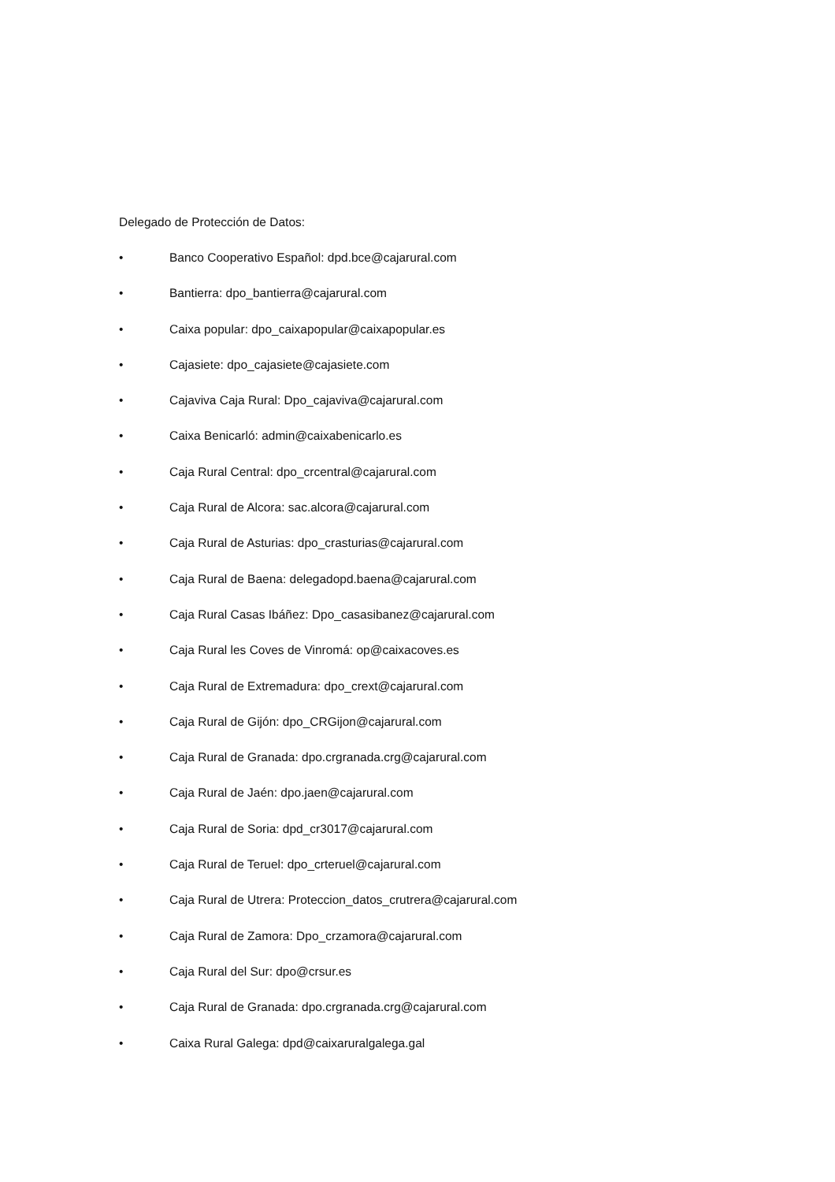Delegado de Protección de Datos:
• Banco Cooperativo Español: dpd.bce@cajarural.com
• Bantierra: dpo_bantierra@cajarural.com
• Caixa popular: dpo_caixapopular@caixapopular.es
• Cajasiete: dpo_cajasiete@cajasiete.com
• Cajaviva Caja Rural: Dpo_cajaviva@cajarural.com
• Caixa Benicarló: admin@caixabenicarlo.es
• Caja Rural Central: dpo_crcentral@cajarural.com
• Caja Rural de Alcora: sac.alcora@cajarural.com
• Caja Rural de Asturias: dpo_crasturias@cajarural.com
• Caja Rural de Baena: delegadopd.baena@cajarural.com
• Caja Rural Casas Ibáñez: Dpo_casasibanez@cajarural.com
• Caja Rural les Coves de Vinromá: op@caixacoves.es
• Caja Rural de Extremadura: dpo_crext@cajarural.com
• Caja Rural de Gijón: dpo_CRGijon@cajarural.com
• Caja Rural de Granada: dpo.crgranada.crg@cajarural.com
• Caja Rural de Jaén: dpo.jaen@cajarural.com
• Caja Rural de Soria: dpd_cr3017@cajarural.com
• Caja Rural de Teruel: dpo_crteruel@cajarural.com
• Caja Rural de Utrera: Proteccion_datos_crutrera@cajarural.com
• Caja Rural de Zamora: Dpo_crzamora@cajarural.com
• Caja Rural del Sur: dpo@crsur.es
• Caja Rural de Granada: dpo.crgranada.crg@cajarural.com
• Caixa Rural Galega: dpd@caixaruralgalega.gal